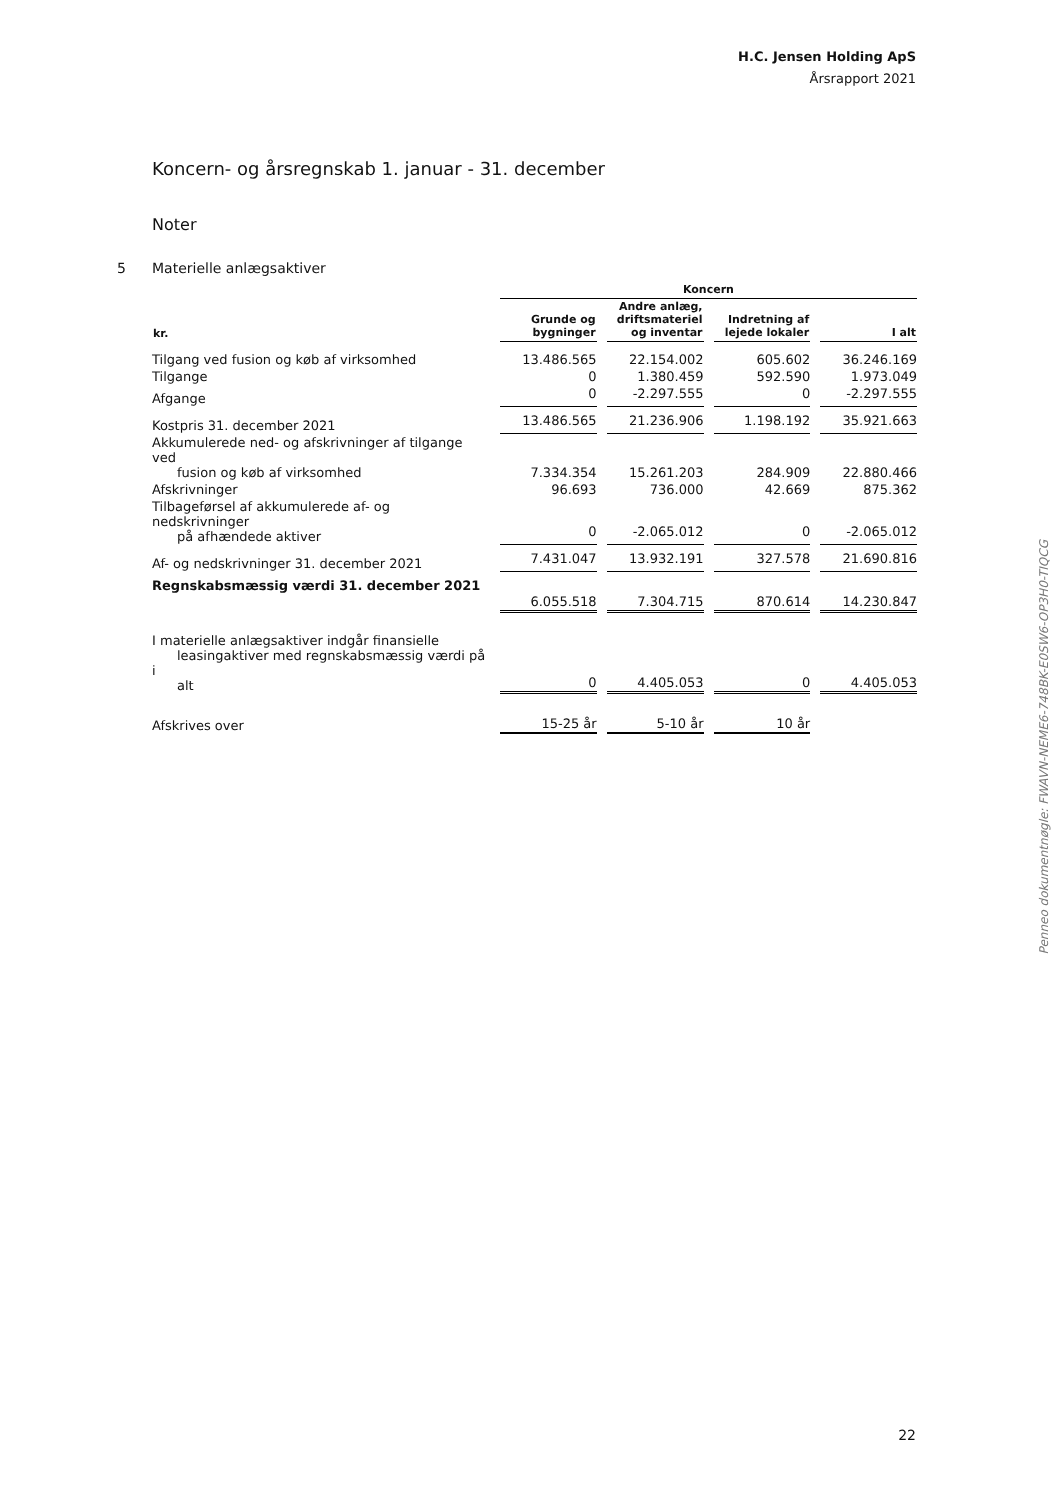H.C. Jensen Holding ApS
Årsrapport 2021
Koncern- og årsregnskab 1. januar - 31. december
Noter
5 Materielle anlægsaktiver
| | Koncern | | | |
| kr. | Grunde og bygninger | Andre anlæg, driftsmateriel og inventar | Indretning af lejede lokaler | I alt |
| Tilgang ved fusion og køb af virksomhed | 13.486.565 | 22.154.002 | 605.602 | 36.246.169 |
| Tilgange | 0 | 1.380.459 | 592.590 | 1.973.049 |
| Afgange | 0 | -2.297.555 | 0 | -2.297.555 |
| Kostpris 31. december 2021 | 13.486.565 | 21.236.906 | 1.198.192 | 35.921.663 |
| Akkumulerede ned- og afskrivninger af tilgange ved fusion og køb af virksomhed | 7.334.354 | 15.261.203 | 284.909 | 22.880.466 |
| Afskrivninger | 96.693 | 736.000 | 42.669 | 875.362 |
| Tilbageførsel af akkumulerede af- og nedskrivninger på afhændede aktiver | 0 | -2.065.012 | 0 | -2.065.012 |
| Af- og nedskrivninger 31. december 2021 | 7.431.047 | 13.932.191 | 327.578 | 21.690.816 |
| Regnskabsmæssig værdi 31. december 2021 | 6.055.518 | 7.304.715 | 870.614 | 14.230.847 |
| I materielle anlægsaktiver indgår finansielle leasingaktiver med regnskabsmæssig værdi på i alt | 0 | 4.405.053 | 0 | 4.405.053 |
| Afskrives over | 15-25 år | 5-10 år | 10 år | |
Penneo dokumentnøgle: FWAVN-NEME6-748BK-E0SW6-OP3H0-TIQCG
22